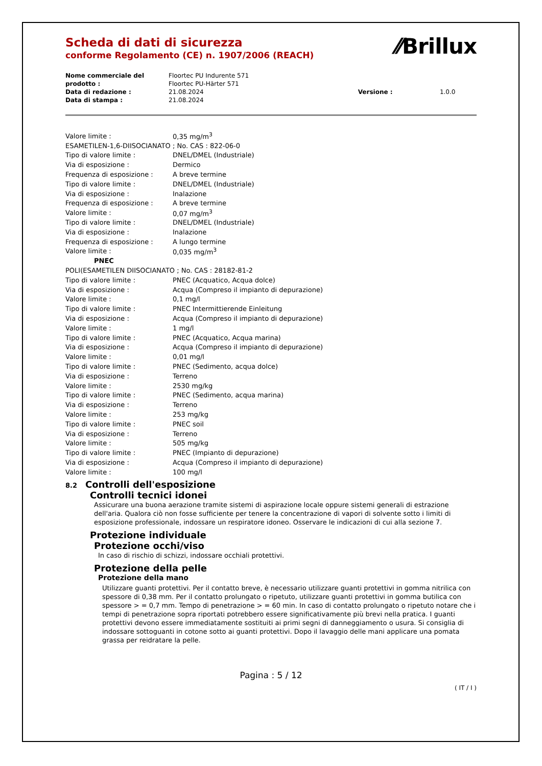Scheda di dati di sicurezza
conforme Regolamento (CE) n. 1907/2006 (REACH)
⁄⁄Brillux
| Nome commerciale del prodotto : | Floortec PU Indurente 571 Floortec PU-Härter 571 | | |
| Data di redazione : | 21.08.2024 | Versione : | 1.0.0 |
| Data di stampa : | 21.08.2024 | | |
| Valore limite : | 0,35 mg/m<sup>3</sup> |
| ESAMETILEN-1,6-DIISOCIANATO ; No. CAS : 822-06-0 | |
| Tipo di valore limite : | DNEL/DMEL (Industriale) |
| Via di esposizione : | Dermico |
| Frequenza di esposizione : | A breve termine |
| Tipo di valore limite : | DNEL/DMEL (Industriale) |
| Via di esposizione : | Inalazione |
| Frequenza di esposizione : | A breve termine |
| Valore limite : | 0,07 mg/m<sup>3</sup> |
| Tipo di valore limite : | DNEL/DMEL (Industriale) |
| Via di esposizione : | Inalazione |
| Frequenza di esposizione : | A lungo termine |
| Valore limite : | 0,035 mg/m<sup>3</sup> |
| PNEC | |
| POLI(ESAMETILEN DIISOCIANATO ; No. CAS : 28182-81-2 | |
| Tipo di valore limite : | PNEC (Acquatico, Acqua dolce) |
| Via di esposizione : | Acqua (Compreso il impianto di depurazione) |
| Valore limite : | 0,1 mg/l |
| Tipo di valore limite : | PNEC Intermittierende Einleitung |
| Via di esposizione : | Acqua (Compreso il impianto di depurazione) |
| Valore limite : | 1 mg/l |
| Tipo di valore limite : | PNEC (Acquatico, Acqua marina) |
| Via di esposizione : | Acqua (Compreso il impianto di depurazione) |
| Valore limite : | 0,01 mg/l |
| Tipo di valore limite : | PNEC (Sedimento, acqua dolce) |
| Via di esposizione : | Terreno |
| Valore limite : | 2530 mg/kg |
| Tipo di valore limite : | PNEC (Sedimento, acqua marina) |
| Via di esposizione : | Terreno |
| Valore limite : | 253 mg/kg |
| Tipo di valore limite : | PNEC soil |
| Via di esposizione : | Terreno |
| Valore limite : | 505 mg/kg |
| Tipo di valore limite : | PNEC (Impianto di depurazione) |
| Via di esposizione : | Acqua (Compreso il impianto di depurazione) |
| Valore limite : | 100 mg/l |
8.2 Controlli dell'esposizione
Controlli tecnici idonei
Assicurare una buona aerazione tramite sistemi di aspirazione locale oppure sistemi generali di estrazione dell'aria. Qualora ciò non fosse sufficiente per tenere la concentrazione di vapori di solvente sotto i limiti di esposizione professionale, indossare un respiratore idoneo. Osservare le indicazioni di cui alla sezione 7.
Protezione individuale
Protezione occhi/viso
In caso di rischio di schizzi, indossare occhiali protettivi.
Protezione della pelle
Protezione della mano
Utilizzare guanti protettivi. Per il contatto breve, è necessario utilizzare guanti protettivi in gomma nitrilica con spessore di 0,38 mm. Per il contatto prolungato o ripetuto, utilizzare guanti protettivi in gomma butilica con spessore > = 0,7 mm. Tempo di penetrazione > = 60 min. In caso di contatto prolungato o ripetuto notare che i tempi di penetrazione sopra riportati potrebbero essere significativamente più brevi nella pratica. I guanti protettivi devono essere immediatamente sostituiti ai primi segni di danneggiamento o usura. Si consiglia di indossare sottoguanti in cotone sotto ai guanti protettivi. Dopo il lavaggio delle mani applicare una pomata grassa per reidratare la pelle.
Pagina : 5 / 12
( IT / I )